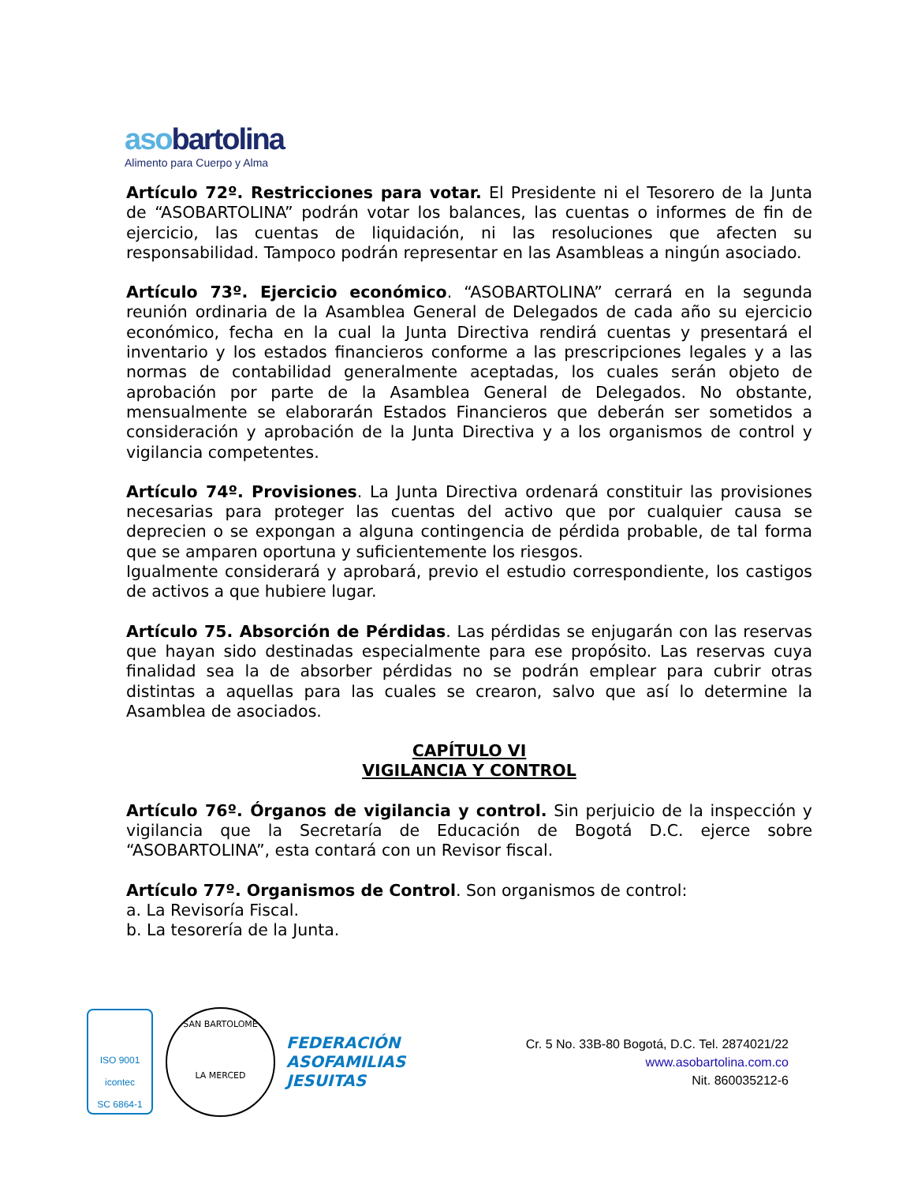aso bartolina
Alimento para Cuerpo y Alma
Artículo 72º. Restricciones para votar. El Presidente ni el Tesorero de la Junta de “ASOBARTOLINA” podrán votar los balances, las cuentas o informes de fin de ejercicio, las cuentas de liquidación, ni las resoluciones que afecten su responsabilidad. Tampoco podrán representar en las Asambleas a ningún asociado.
Artículo 73º. Ejercicio económico. “ASOBARTOLINA” cerrará en la segunda reunión ordinaria de la Asamblea General de Delegados de cada año su ejercicio económico, fecha en la cual la Junta Directiva rendirá cuentas y presentará el inventario y los estados financieros conforme a las prescripciones legales y a las normas de contabilidad generalmente aceptadas, los cuales serán objeto de aprobación por parte de la Asamblea General de Delegados. No obstante, mensualmente se elaborarán Estados Financieros que deberán ser sometidos a consideración y aprobación de la Junta Directiva y a los organismos de control y vigilancia competentes.
Artículo 74º. Provisiones. La Junta Directiva ordenará constituir las provisiones necesarias para proteger las cuentas del activo que por cualquier causa se deprecien o se expongan a alguna contingencia de pérdida probable, de tal forma que se amparen oportuna y suficientemente los riesgos.
Igualmente considerará y aprobará, previo el estudio correspondiente, los castigos de activos a que hubiere lugar.
Artículo 75. Absorción de Pérdidas. Las pérdidas se enjugarán con las reservas que hayan sido destinadas especialmente para ese propósito. Las reservas cuya finalidad sea la de absorber pérdidas no se podrán emplear para cubrir otras distintas a aquellas para las cuales se crearon, salvo que así lo determine la Asamblea de asociados.
CAPÍTULO VI
VIGILANCIA Y CONTROL
Artículo 76º. Órganos de vigilancia y control. Sin perjuicio de la inspección y vigilancia que la Secretaría de Educación de Bogotá D.C. ejerce sobre “ASOBARTOLINA”, esta contará con un Revisor fiscal.
Artículo 77º. Organismos de Control. Son organismos de control:
a. La Revisoría Fiscal.
b. La tesorería de la Junta.
ISO 9001
icontec
SC 6864-1
SAN BARTOLOMÉ
LA MERCED
FEDERACIÓN
ASOFAMILIAS
JESUITAS
Cr. 5 No. 33B-80 Bogotá, D.C. Tel. 2874021/22
www.asobartolina.com.co
Nit. 860035212-6